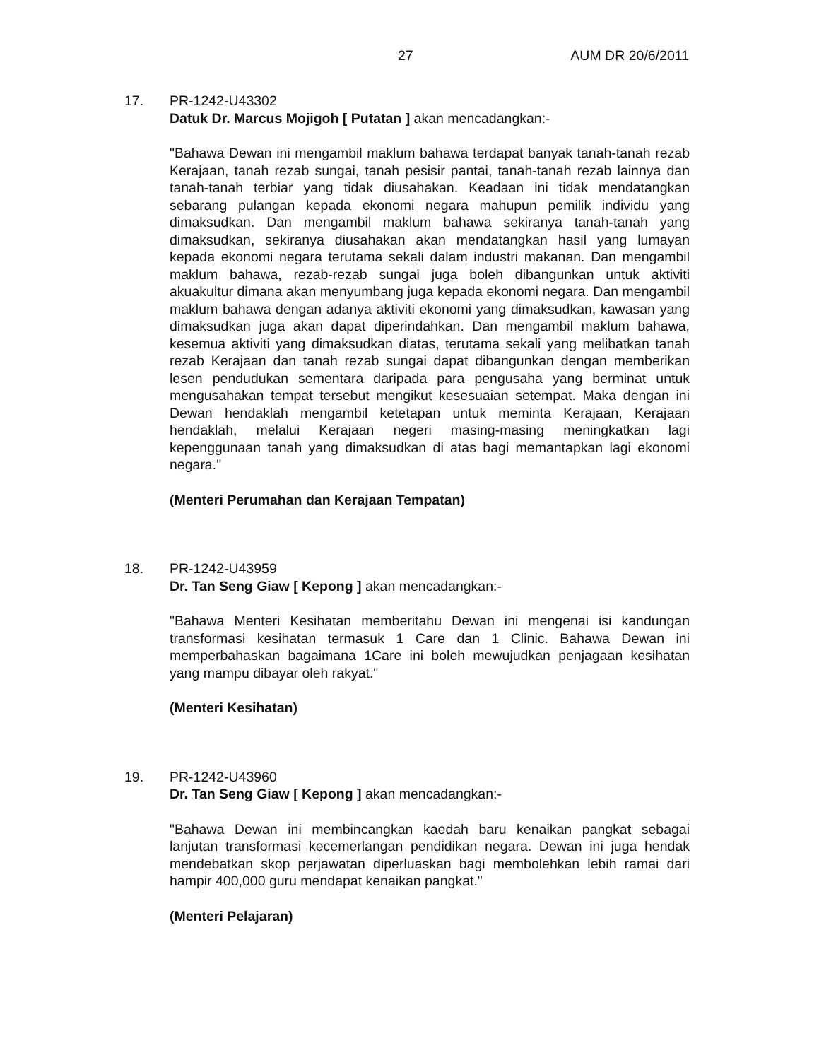27 AUM DR 20/6/2011
17. PR-1242-U43302
Datuk Dr. Marcus Mojigoh [ Putatan ] akan mencadangkan:-
"Bahawa Dewan ini mengambil maklum bahawa terdapat banyak tanah-tanah rezab Kerajaan, tanah rezab sungai, tanah pesisir pantai, tanah-tanah rezab lainnya dan tanah-tanah terbiar yang tidak diusahakan. Keadaan ini tidak mendatangkan sebarang pulangan kepada ekonomi negara mahupun pemilik individu yang dimaksudkan. Dan mengambil maklum bahawa sekiranya tanah-tanah yang dimaksudkan, sekiranya diusahakan akan mendatangkan hasil yang lumayan kepada ekonomi negara terutama sekali dalam industri makanan. Dan mengambil maklum bahawa, rezab-rezab sungai juga boleh dibangunkan untuk aktiviti akuakultur dimana akan menyumbang juga kepada ekonomi negara. Dan mengambil maklum bahawa dengan adanya aktiviti ekonomi yang dimaksudkan, kawasan yang dimaksudkan juga akan dapat diperindahkan. Dan mengambil maklum bahawa, kesemua aktiviti yang dimaksudkan diatas, terutama sekali yang melibatkan tanah rezab Kerajaan dan tanah rezab sungai dapat dibangunkan dengan memberikan lesen pendudukan sementara daripada para pengusaha yang berminat untuk mengusahakan tempat tersebut mengikut kesesuaian setempat. Maka dengan ini Dewan hendaklah mengambil ketetapan untuk meminta Kerajaan, Kerajaan hendaklah, melalui Kerajaan negeri masing-masing meningkatkan lagi kepenggunaan tanah yang dimaksudkan di atas bagi memantapkan lagi ekonomi negara."
(Menteri Perumahan dan Kerajaan Tempatan)
18. PR-1242-U43959
Dr. Tan Seng Giaw [ Kepong ] akan mencadangkan:-
"Bahawa Menteri Kesihatan memberitahu Dewan ini mengenai isi kandungan transformasi kesihatan termasuk 1 Care dan 1 Clinic. Bahawa Dewan ini memperbahaskan bagaimana 1Care ini boleh mewujudkan penjagaan kesihatan yang mampu dibayar oleh rakyat."
(Menteri Kesihatan)
19. PR-1242-U43960
Dr. Tan Seng Giaw [ Kepong ] akan mencadangkan:-
"Bahawa Dewan ini membincangkan kaedah baru kenaikan pangkat sebagai lanjutan transformasi kecemerlangan pendidikan negara. Dewan ini juga hendak mendebatkan skop perjawatan diperluaskan bagi membolehkan lebih ramai dari hampir 400,000 guru mendapat kenaikan pangkat."
(Menteri Pelajaran)